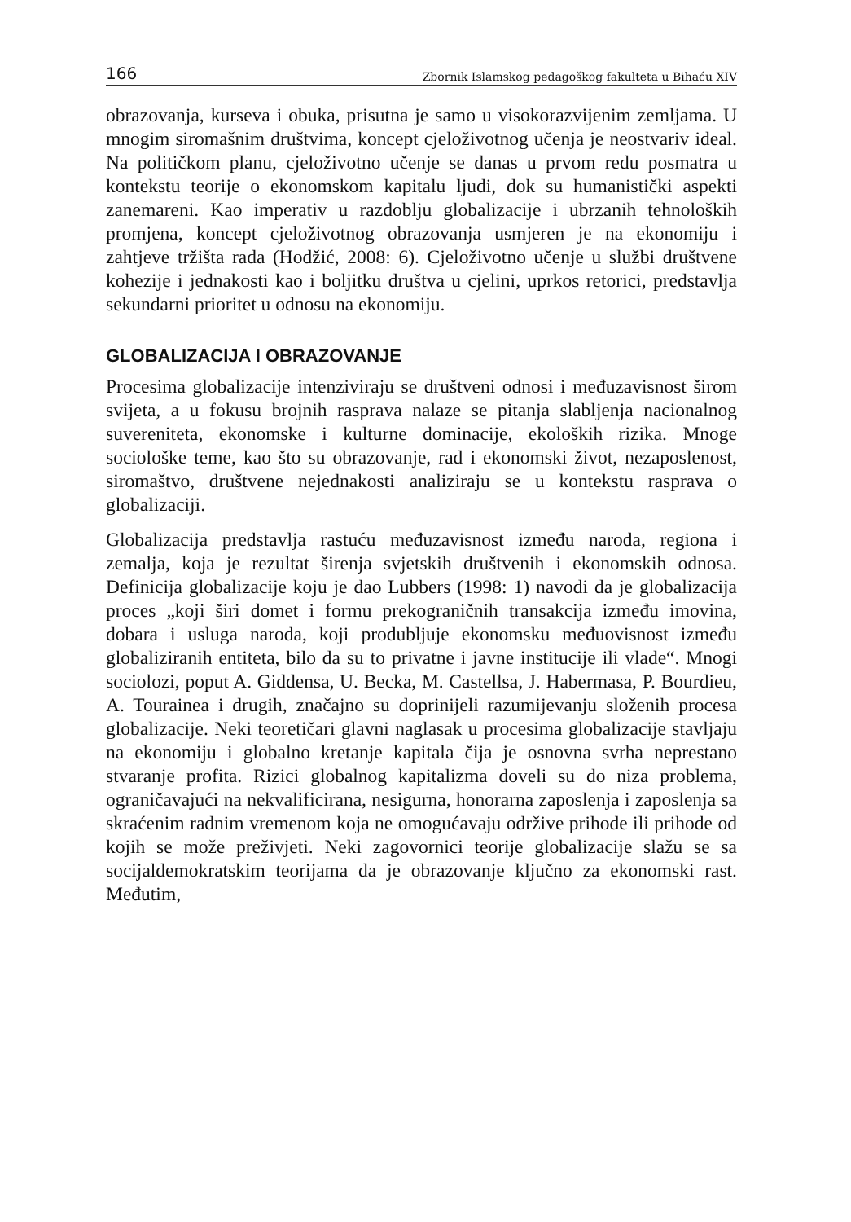166 Zbornik Islamskog pedagoškog fakulteta u Bihaću XIV
obrazovanja, kurseva i obuka, prisutna je samo u visokorazvijenim zemljama. U mnogim siromašnim društvima, koncept cjeloživotnog učenja je neostvariv ideal. Na političkom planu, cjeloživotno učenje se danas u prvom redu posmatra u kontekstu teorije o ekonomskom kapitalu ljudi, dok su humanistički aspekti zanemareni. Kao imperativ u razdoblju globalizacije i ubrzanih tehnoloških promjena, koncept cjeloživotnog obrazovanja usmjeren je na ekonomiju i zahtjeve tržišta rada (Hodžić, 2008: 6). Cjeloživotno učenje u službi društvene kohezije i jednakosti kao i boljitku društva u cjelini, uprkos retorici, predstavlja sekundarni prioritet u odnosu na ekonomiju.
GLOBALIZACIJA I OBRAZOVANJE
Procesima globalizacije intenziviraju se društveni odnosi i međuzavisnost širom svijeta, a u fokusu brojnih rasprava nalaze se pitanja slabljenja nacionalnog suvereniteta, ekonomske i kulturne dominacije, ekoloških rizika. Mnoge sociološke teme, kao što su obrazovanje, rad i ekonomski život, nezaposlenost, siromaštvo, društvene nejednakosti analiziraju se u kontekstu rasprava o globalizaciji.
Globalizacija predstavlja rastuću međuzavisnost između naroda, regiona i zemalja, koja je rezultat širenja svjetskih društvenih i ekonomskih odnosa. Definicija globalizacije koju je dao Lubbers (1998: 1) navodi da je globalizacija proces „koji širi domet i formu prekograničnih transakcija između imovina, dobara i usluga naroda, koji produbljuje ekonomsku međuovisnost između globaliziranih entiteta, bilo da su to privatne i javne institucije ili vlade“. Mnogi sociolozi, poput A. Giddensa, U. Becka, M. Castellsa, J. Habermasa, P. Bourdieu, A. Tourainea i drugih, značajno su doprinijeli razumijevanju složenih procesa globalizacije. Neki teoretičari glavni naglasak u procesima globalizacije stavljaju na ekonomiju i globalno kretanje kapitala čija je osnovna svrha neprestano stvaranje profita. Rizici globalnog kapitalizma doveli su do niza problema, ograničavajući na nekvalificirana, nesigurna, honorarna zaposlenja i zaposlenja sa skraćenim radnim vremenom koja ne omogućavaju održive prihode ili prihode od kojih se može preživjeti. Neki zagovornici teorije globalizacije slažu se sa socijaldemokratskim teorijama da je obrazovanje ključno za ekonomski rast. Međutim,